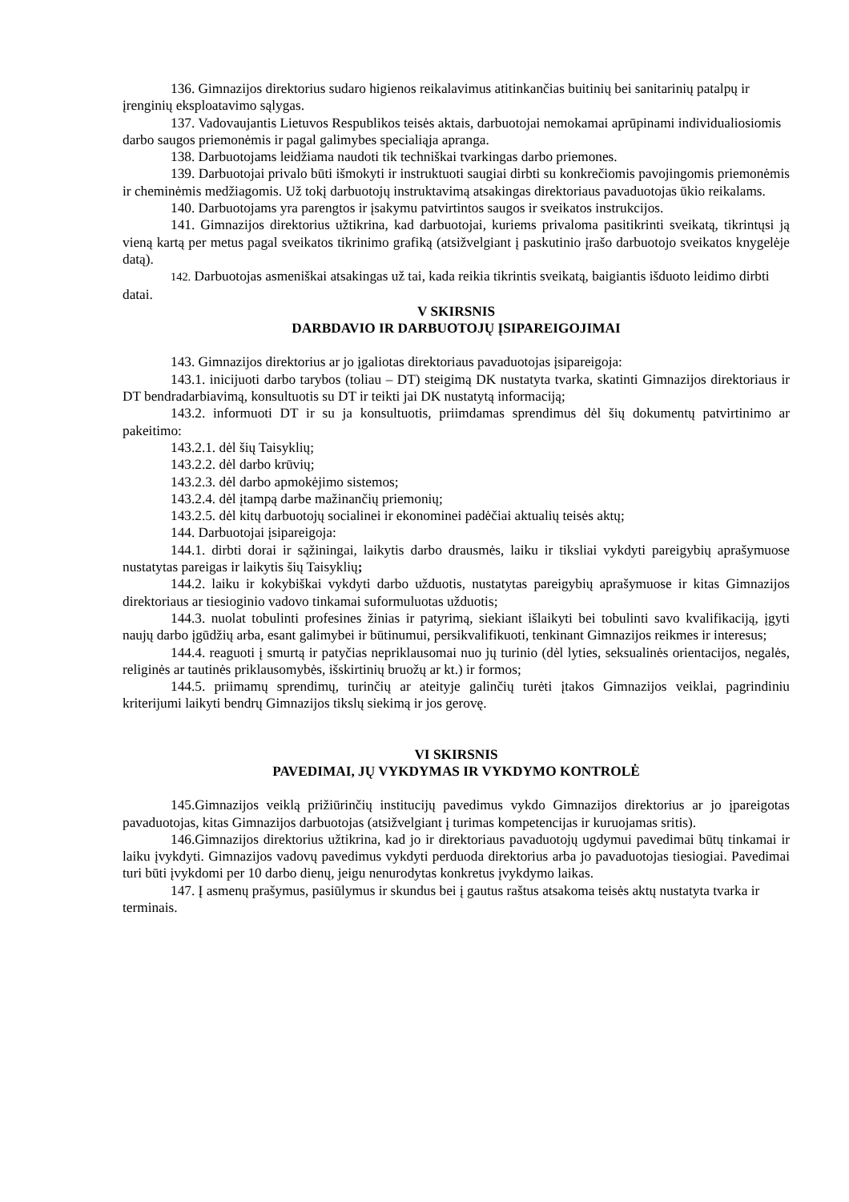136. Gimnazijos direktorius sudaro higienos reikalavimus atitinkančias buitinių bei sanitarinių patalpų ir įrenginių eksploatavimo sąlygas.
137. Vadovaujantis Lietuvos Respublikos teisės aktais, darbuotojai nemokamai aprūpinami individualiosiomis darbo saugos priemonėmis ir pagal galimybes specialiąja apranga.
138. Darbuotojams leidžiama naudoti tik techniškai tvarkingas darbo priemones.
139. Darbuotojai privalo būti išmokyti ir instruktuoti saugiai dirbti su konkrečiomis pavojingomis priemonėmis ir cheminėmis medžiagomis. Už tokį darbuotojų instruktavimą atsakingas direktoriaus pavaduotojas ūkio reikalams.
140. Darbuotojams yra parengtos ir įsakymu patvirtintos saugos ir sveikatos instrukcijos.
141. Gimnazijos direktorius užtikrina, kad darbuotojai, kuriems privaloma pasitikrinti sveikatą, tikrintųsi ją vieną kartą per metus pagal sveikatos tikrinimo grafiką (atsižvelgiant į paskutinio įrašo darbuotojo sveikatos knygelėje datą).
142. Darbuotojas asmeniškai atsakingas už tai, kada reikia tikrintis sveikatą, baigiantis išduoto leidimo dirbti datai.
V SKIRSNIS
DARBDAVIO IR DARBUOTOJŲ ĮSIPAREIGOJIMAI
143. Gimnazijos direktorius ar jo įgaliotas direktoriaus pavaduotojas įsipareigoja:
143.1. inicijuoti darbo tarybos (toliau – DT) steigimą DK nustatyta tvarka, skatinti Gimnazijos direktoriaus ir DT bendradarbiavimą, konsultuotis su DT ir teikti jai DK nustatytą informaciją;
143.2. informuoti DT ir su ja konsultuotis, priimdamas sprendimus dėl šių dokumentų patvirtinimo ar pakeitimo:
143.2.1. dėl šių Taisyklių;
143.2.2. dėl darbo krūvių;
143.2.3. dėl darbo apmokėjimo sistemos;
143.2.4. dėl įtampą darbe mažinančių priemonių;
143.2.5. dėl kitų darbuotojų socialinei ir ekonominei padėčiai aktualių teisės aktų;
144. Darbuotojai įsipareigoja:
144.1. dirbti dorai ir sąžiningai, laikytis darbo drausmės, laiku ir tiksliai vykdyti pareigybių aprašymuose nustatytas pareigas ir laikytis šių Taisyklių;
144.2. laiku ir kokybiškai vykdyti darbo užduotis, nustatytas pareigybių aprašymuose ir kitas Gimnazijos direktoriaus ar tiesioginio vadovo tinkamai suformuluotas užduotis;
144.3. nuolat tobulinti profesines žinias ir patyrimą, siekiant išlaikyti bei tobulinti savo kvalifikaciją, įgyti naujų darbo įgūdžių arba, esant galimybei ir būtinumui, persikvalifikuoti, tenkinant Gimnazijos reikmes ir interesus;
144.4. reaguoti į smurtą ir patyčias nepriklausomai nuo jų turinio (dėl lyties, seksualinės orientacijos, negalės, religinės ar tautinės priklausomybės, išskirtinių bruožų ar kt.) ir formos;
144.5. priimamų sprendimų, turinčių ar ateityje galinčių turėti įtakos Gimnazijos veiklai, pagrindiniu kriterijumi laikyti bendrų Gimnazijos tikslų siekimą ir jos gerovę.
VI SKIRSNIS
PAVEDIMAI, JŲ VYKDYMAS IR VYKDYMO KONTROLĖ
145.Gimnazijos veiklą prižiūrinčių institucijų pavedimus vykdo Gimnazijos direktorius ar jo įpareigotas pavaduotojas, kitas Gimnazijos darbuotojas (atsižvelgiant į turimas kompetencijas ir kuruojamas sritis).
146.Gimnazijos direktorius užtikrina, kad jo ir direktoriaus pavaduotojų ugdymui pavedimai būtų tinkamai ir laiku įvykdyti. Gimnazijos vadovų pavedimus vykdyti perduoda direktorius arba jo pavaduotojas tiesiogiai. Pavedimai turi būti įvykdomi per 10 darbo dienų, jeigu nenurodytas konkretus įvykdymo laikas.
147. Į asmenų prašymus, pasiūlymus ir skundus bei į gautus raštus atsakoma teisės aktų nustatyta tvarka ir terminais.